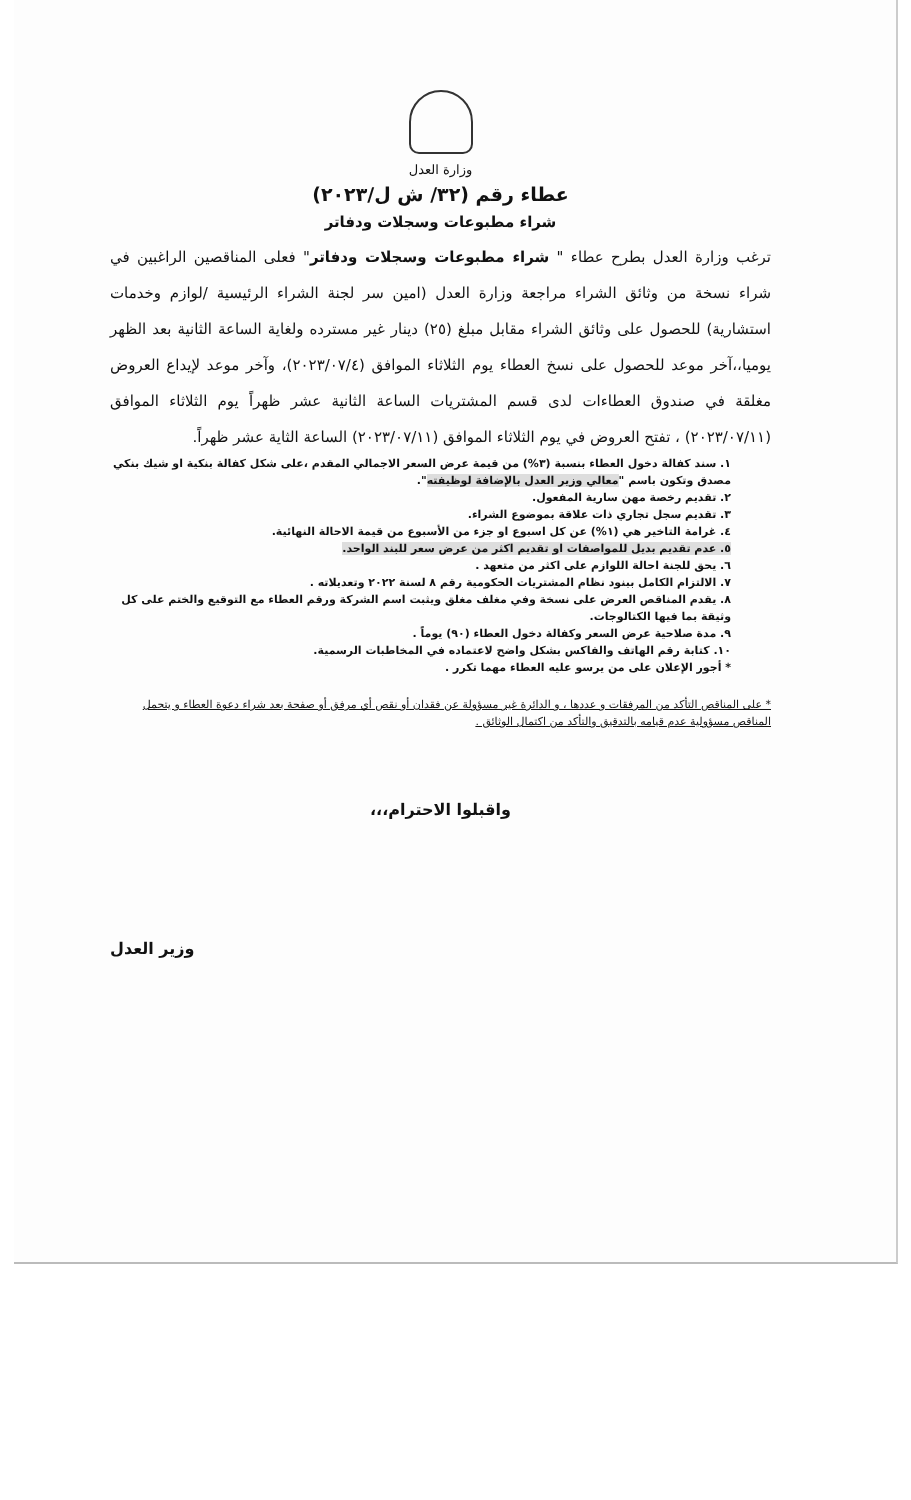وزارة العدل
عطاء رقم (٣٢/ ش ل/٢٠٢٣)
شراء مطبوعات وسجلات ودفاتر
ترغب وزارة العدل بطرح عطاء " شراء مطبوعات وسجلات ودفاتر" فعلى المناقصين الراغبين في شراء نسخة من وثائق الشراء مراجعة وزارة العدل (امين سر لجنة الشراء الرئيسية /لوازم وخدمات استشارية) للحصول على وثائق الشراء مقابل مبلغ (٢٥) دينار غير مسترده ولغاية الساعة الثانية بعد الظهر يوميا،،آخر موعد للحصول على نسخ العطاء يوم الثلاثاء الموافق (٢٠٢٣/٠٧/٤)، وآخر موعد لإيداع العروض مغلقة في صندوق العطاءات لدى قسم المشتريات الساعة الثانية عشر ظهراً يوم الثلاثاء الموافق (٢٠٢٣/٠٧/١١) ، تفتح العروض في يوم الثلاثاء الموافق (٢٠٢٣/٠٧/١١) الساعة الثاية عشر ظهراً.
١. سند كفالة دخول العطاء بنسبة (٣%) من قيمة عرض السعر الاجمالي المقدم ،على شكل كفالة بنكية او شيك بنكي مصدق وتكون باسم "معالي وزير العدل بالإضافة لوظيفته".
٢. تقديم رخصة مهن سارية المفعول.
٣. تقديم سجل تجاري ذات علاقة بموضوع الشراء.
٤. غرامة التاخير هي (١%) عن كل اسبوع او جزء من الأسبوع من قيمة الاحالة النهائية.
٥. عدم تقديم بديل للمواصفات او تقديم اكثر من عرض سعر للبند الواحد.
٦. يحق للجنة احالة اللوازم على اكثر من متعهد .
٧. الالتزام الكامل ببنود نظام المشتريات الحكومية رقم ٨ لسنة ٢٠٢٢ وتعديلاته .
٨. يقدم المناقص العرض على نسخة وفي مغلف مغلق ويثبت اسم الشركة ورقم العطاء مع التوقيع والختم على كل وثيقة بما فيها الكتالوجات.
٩. مدة صلاحية عرض السعر وكفالة دخول العطاء (٩٠) يوماً .
١٠. كتابة رقم الهاتف والفاكس بشكل واضح لاعتماده في المخاطبات الرسمية.
* أجور الإعلان على من يرسو عليه العطاء مهما تكرر .
* على المناقص التأكد من المرفقات و عددها ، و الدائرة غير مسؤولة عن فقدان أو نقص أي مرفق أو صفحة بعد شراء دعوة العطاء و يتحمل المناقص مسؤولية عدم قيامه بالتدقيق والتأكد من اكتمال الوثائق .
واقبلوا الاحترام،،،
وزير العدل